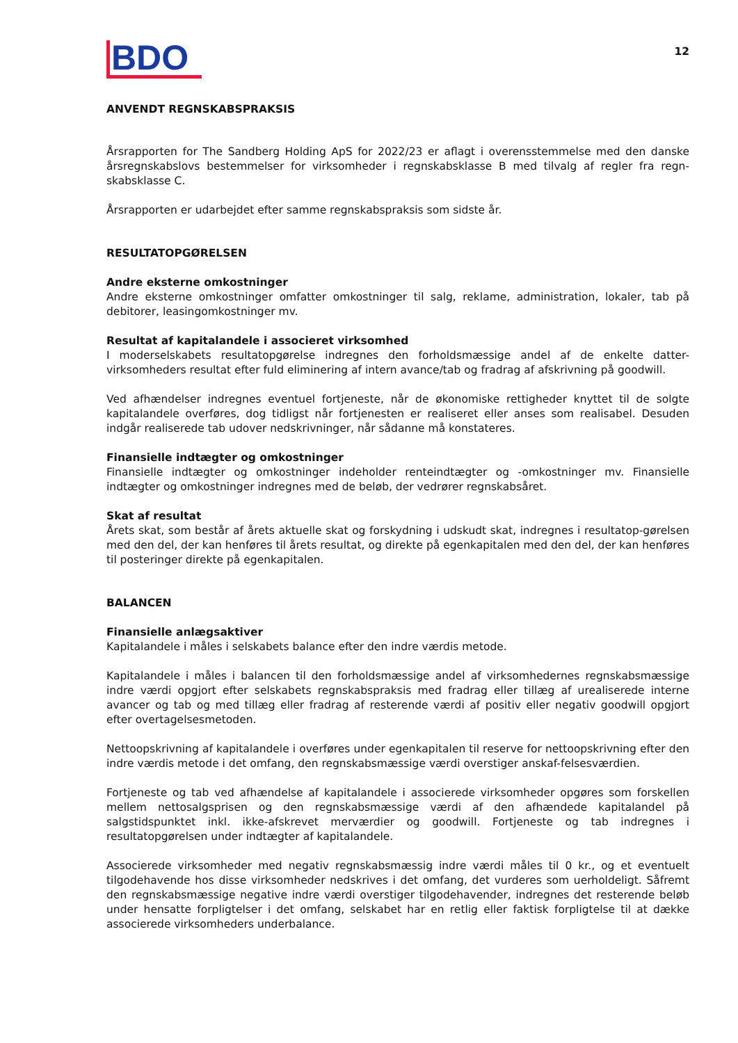BDO
12
ANVENDT REGNSKABSPRAKSIS
Årsrapporten for The Sandberg Holding ApS for 2022/23 er aflagt i overensstemmelse med den danske årsregnskabslovs bestemmelser for virksomheder i regnskabsklasse B med tilvalg af regler fra regn-skabsklasse C.
Årsrapporten er udarbejdet efter samme regnskabspraksis som sidste år.
RESULTATOPGØRELSEN
Andre eksterne omkostninger
Andre eksterne omkostninger omfatter omkostninger til salg, reklame, administration, lokaler, tab på debitorer, leasingomkostninger mv.
Resultat af kapitalandele i associeret virksomhed
I moderselskabets resultatopgørelse indregnes den forholdsmæssige andel af de enkelte datter-virksomheders resultat efter fuld eliminering af intern avance/tab og fradrag af afskrivning på goodwill.
Ved afhændelser indregnes eventuel fortjeneste, når de økonomiske rettigheder knyttet til de solgte kapitalandele overføres, dog tidligst når fortjenesten er realiseret eller anses som realisabel. Desuden indgår realiserede tab udover nedskrivninger, når sådanne må konstateres.
Finansielle indtægter og omkostninger
Finansielle indtægter og omkostninger indeholder renteindtægter og -omkostninger mv. Finansielle indtægter og omkostninger indregnes med de beløb, der vedrører regnskabsåret.
Skat af resultat
Årets skat, som består af årets aktuelle skat og forskydning i udskudt skat, indregnes i resultatop-gørelsen med den del, der kan henføres til årets resultat, og direkte på egenkapitalen med den del, der kan henføres til posteringer direkte på egenkapitalen.
BALANCEN
Finansielle anlægsaktiver
Kapitalandele i måles i selskabets balance efter den indre værdis metode.
Kapitalandele i måles i balancen til den forholdsmæssige andel af virksomhedernes regnskabsmæssige indre værdi opgjort efter selskabets regnskabspraksis med fradrag eller tillæg af urealiserede interne avancer og tab og med tillæg eller fradrag af resterende værdi af positiv eller negativ goodwill opgjort efter overtagelsesmetoden.
Nettoopskrivning af kapitalandele i overføres under egenkapitalen til reserve for nettoopskrivning efter den indre værdis metode i det omfang, den regnskabsmæssige værdi overstiger anskaf-felsesværdien.
Fortjeneste og tab ved afhændelse af kapitalandele i associerede virksomheder opgøres som forskellen mellem nettosalgsprisen og den regnskabsmæssige værdi af den afhændede kapitalandel på salgstidspunktet inkl. ikke-afskrevet merværdier og goodwill. Fortjeneste og tab indregnes i resultatopgørelsen under indtægter af kapitalandele.
Associerede virksomheder med negativ regnskabsmæssig indre værdi måles til 0 kr., og et eventuelt tilgodehavende hos disse virksomheder nedskrives i det omfang, det vurderes som uerholdeligt. Såfremt den regnskabsmæssige negative indre værdi overstiger tilgodehavender, indregnes det resterende beløb under hensatte forpligtelser i det omfang, selskabet har en retlig eller faktisk forpligtelse til at dække associerede virksomheders underbalance.